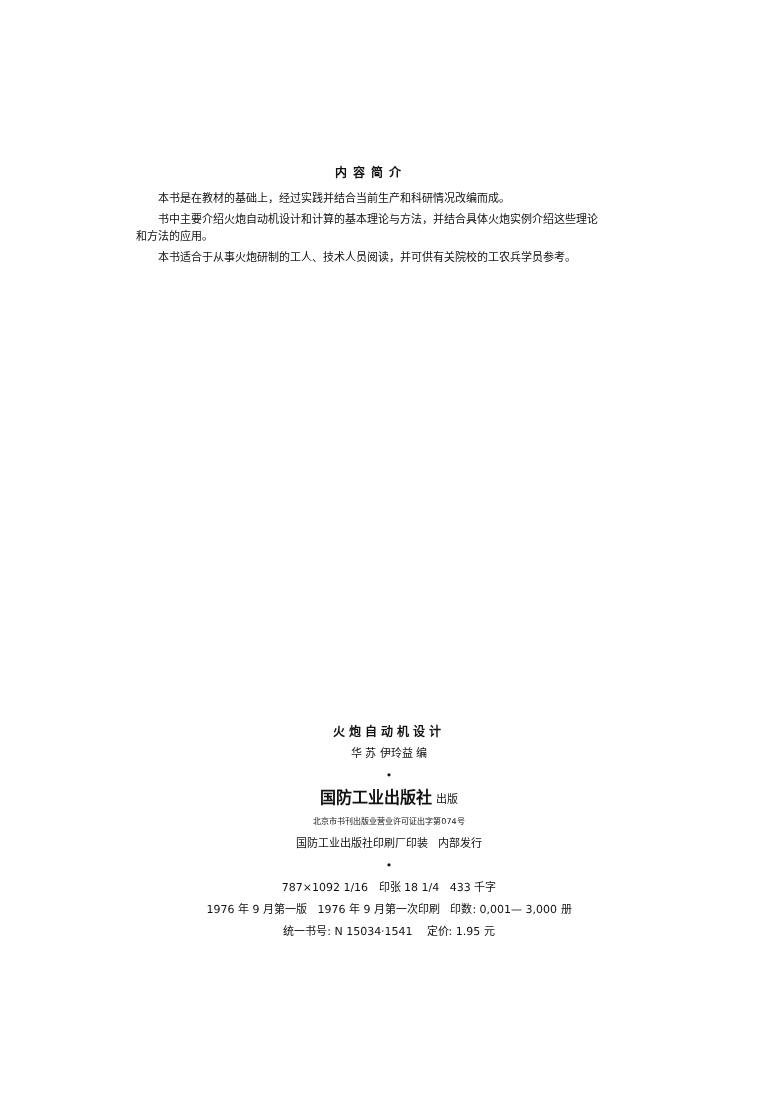内容简介
本书是在教材的基础上，经过实践并结合当前生产和科研情况改编而成。
书中主要介绍火炮自动机设计和计算的基本理论与方法，并结合具体火炮实例介绍这些理论和方法的应用。
本书适合于从事火炮研制的工人、技术人员阅读，并可供有关院校的工农兵学员参考。
火炮自动机设计
华 苏 伊玲益 编
•
国防工业出版社 出版
北京市书刊出版业营业许可证出字第074号
国防工业出版社印刷厂印装 内部发行
•
787×1092 1/16 印张 18 1/4 433 千字
1976 年 9 月第一版 1976 年 9 月第一次印刷 印数: 0,001— 3,000 册
统一书号: N 15034·1541 定价: 1.95 元